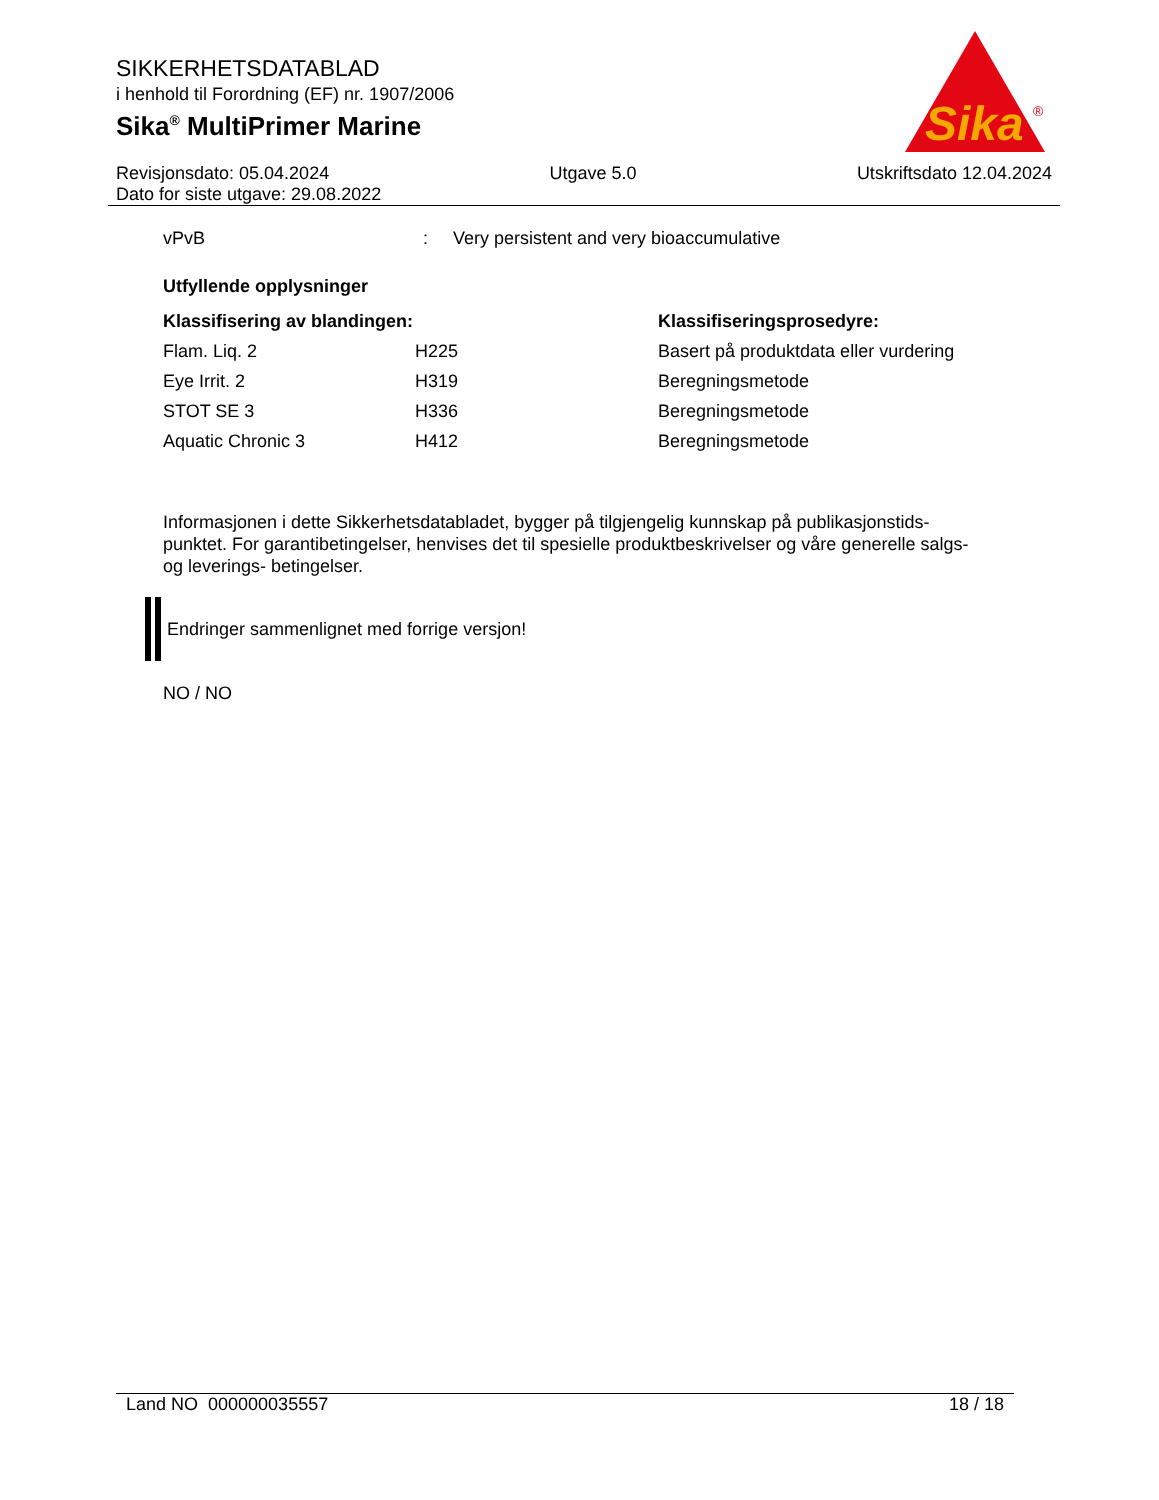SIKKERHETSDATABLAD
i henhold til Forordning (EF) nr. 1907/2006
Sika<sup>®</sup> MultiPrimer Marine
Sika
®
Revisjonsdato: 05.04.2024 Utgave 5.0 Utskriftsdato 12.04.2024
Dato for siste utgave: 29.08.2022
| vPvB | : | Very persistent and very bioaccumulative |
Utfyllende opplysninger
| Klassifisering av blandingen: | | Klassifiseringsprosedyre: |
| --- | --- | --- |
| Flam. Liq. 2 | H225 | Basert på produktdata eller vurdering |
| Eye Irrit. 2 | H319 | Beregningsmetode |
| STOT SE 3 | H336 | Beregningsmetode |
| Aquatic Chronic 3 | H412 | Beregningsmetode |
Informasjonen i dette Sikkerhetsdatabladet, bygger på tilgjengelig kunnskap på publikasjonstids-punktet. For garantibetingelser, henvises det til spesielle produktbeskrivelser og våre generelle salgs- og leverings- betingelser.
Endringer sammenlignet med forrige versjon!
NO / NO
Land NO 000000035557 18 / 18